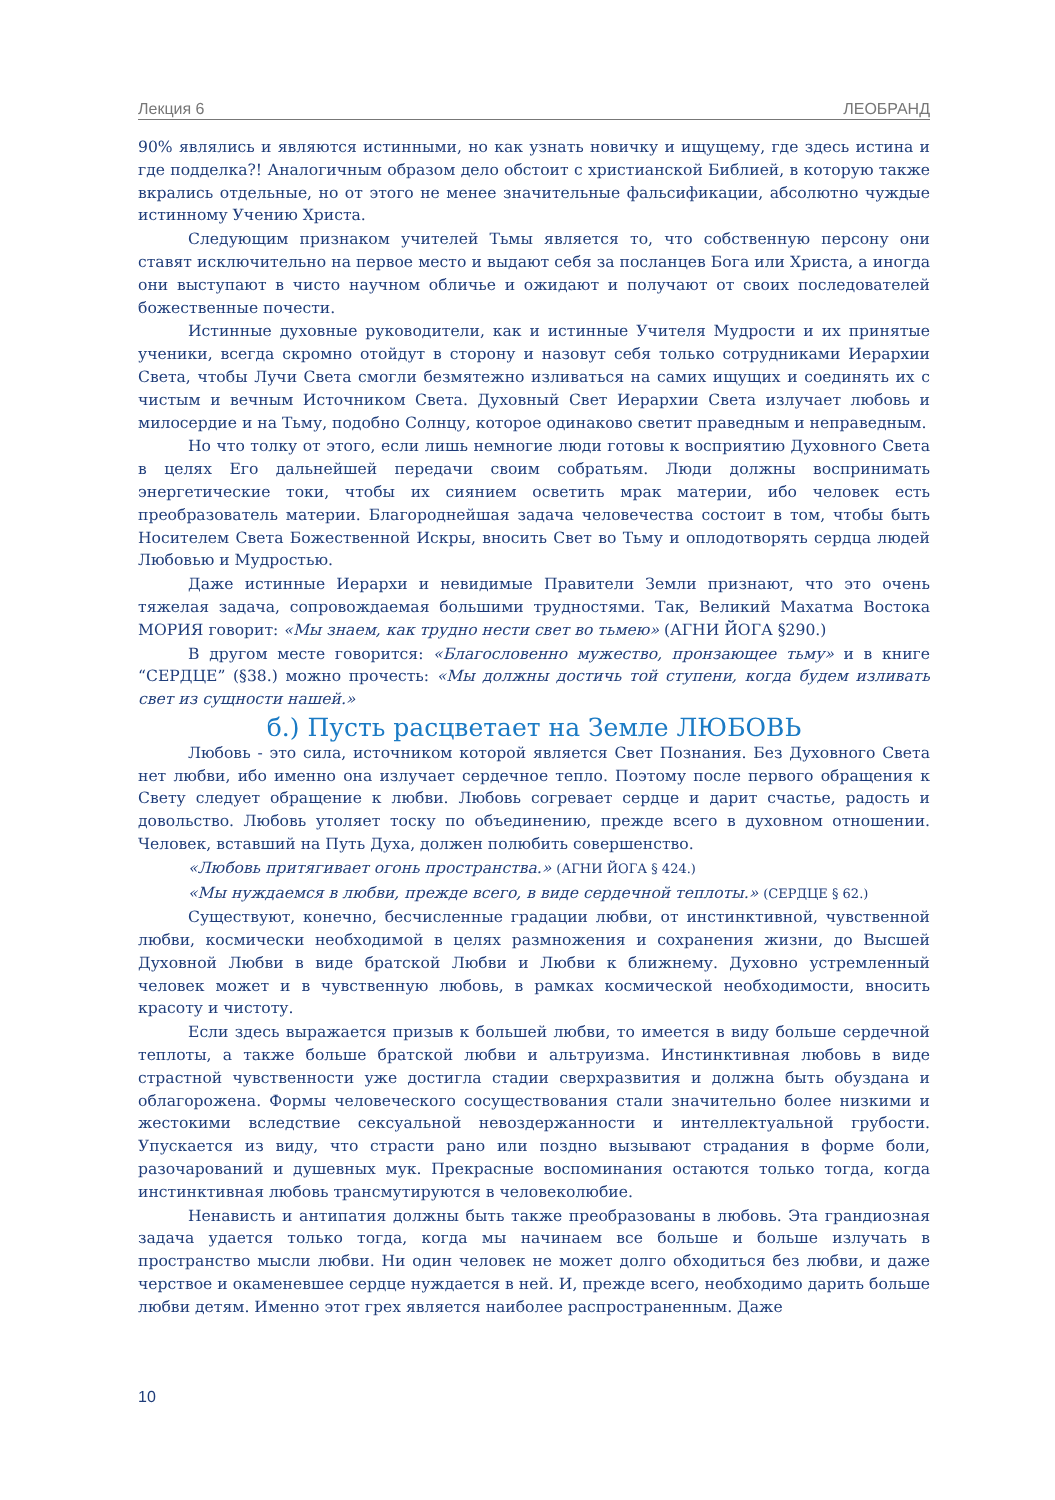Лекция 6 ЛЕОБРАНД
90% являлись и являются истинными, но как узнать новичку и ищущему, где здесь истина и где подделка?! Аналогичным образом дело обстоит с христианской Библией, в которую также вкрались отдельные, но от этого не менее значительные фальсификации, абсолютно чуждые истинному Учению Христа.
Следующим признаком учителей Тьмы является то, что собственную персону они ставят исключительно на первое место и выдают себя за посланцев Бога или Христа, а иногда они выступают в чисто научном обличье и ожидают и получают от своих последователей божественные почести.
Истинные духовные руководители, как и истинные Учителя Мудрости и их принятые ученики, всегда скромно отойдут в сторону и назовут себя только сотрудниками Иерархии Света, чтобы Лучи Света смогли безмятежно изливаться на самих ищущих и соединять их с чистым и вечным Источником Света. Духовный Свет Иерархии Света излучает любовь и милосердие и на Тьму, подобно Солнцу, которое одинаково светит праведным и неправедным.
Но что толку от этого, если лишь немногие люди готовы к восприятию Духовного Света в целях Его дальнейшей передачи своим собратьям. Люди должны воспринимать энергетические токи, чтобы их сиянием осветить мрак материи, ибо человек есть преобразователь материи. Благороднейшая задача человечества состоит в том, чтобы быть Носителем Света Божественной Искры, вносить Свет во Тьму и оплодотворять сердца людей Любовью и Мудростью.
Даже истинные Иерархи и невидимые Правители Земли признают, что это очень тяжелая задача, сопровождаемая большими трудностями. Так, Великий Махатма Востока МОРИЯ говорит: «Мы знаем, как трудно нести свет во тьмею» (АГНИ ЙОГА §290.)
В другом месте говорится: «Благословенно мужество, пронзающее тьму» и в книге “СЕРДЦЕ” (§38.) можно прочесть: «Мы должны достичь той ступени, когда будем изливать свет из сущности нашей.»
б.) Пусть расцветает на Земле ЛЮБОВЬ
Любовь - это сила, источником которой является Свет Познания. Без Духовного Света нет любви, ибо именно она излучает сердечное тепло. Поэтому после первого обращения к Свету следует обращение к любви. Любовь согревает сердце и дарит счастье, радость и довольство. Любовь утоляет тоску по объединению, прежде всего в духовном отношении. Человек, вставший на Путь Духа, должен полюбить совершенство.
«Любовь притягивает огонь пространства.» (АГНИ ЙОГА § 424.)
«Мы нуждаемся в любви, прежде всего, в виде сердечной теплоты.» (СЕРДЦЕ § 62.)
Существуют, конечно, бесчисленные градации любви, от инстинктивной, чувственной любви, космически необходимой в целях размножения и сохранения жизни, до Высшей Духовной Любви в виде братской Любви и Любви к ближнему. Духовно устремленный человек может и в чувственную любовь, в рамках космической необходимости, вносить красоту и чистоту.
Если здесь выражается призыв к большей любви, то имеется в виду больше сердечной теплоты, а также больше братской любви и альтруизма. Инстинктивная любовь в виде страстной чувственности уже достигла стадии сверхразвития и должна быть обуздана и облагорожена. Формы человеческого сосуществования стали значительно более низкими и жестокими вследствие сексуальной невоздержанности и интеллектуальной грубости. Упускается из виду, что страсти рано или поздно вызывают страдания в форме боли, разочарований и душевных мук. Прекрасные воспоминания остаются только тогда, когда инстинктивная любовь трансмутируются в человеколюбие.
Ненависть и антипатия должны быть также преобразованы в любовь. Эта грандиозная задача удается только тогда, когда мы начинаем все больше и больше излучать в пространство мысли любви. Ни один человек не может долго обходиться без любви, и даже черствое и окаменевшее сердце нуждается в ней. И, прежде всего, необходимо дарить больше любви детям. Именно этот грех является наиболее распространенным. Даже
10